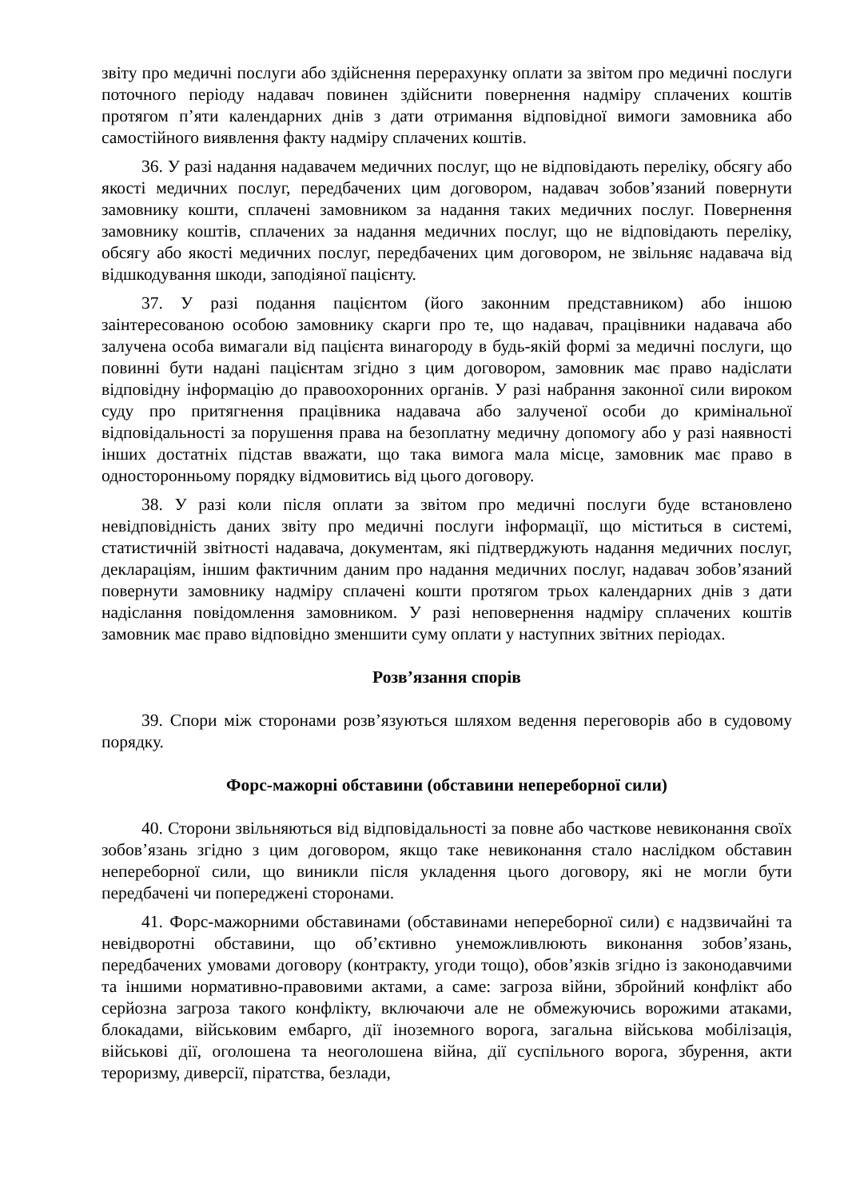звіту про медичні послуги або здійснення перерахунку оплати за звітом про медичні послуги поточного періоду надавач повинен здійснити повернення надміру сплачених коштів протягом п’яти календарних днів з дати отримання відповідної вимоги замовника або самостійного виявлення факту надміру сплачених коштів.
36. У разі надання надавачем медичних послуг, що не відповідають переліку, обсягу або якості медичних послуг, передбачених цим договором, надавач зобов’язаний повернути замовнику кошти, сплачені замовником за надання таких медичних послуг. Повернення замовнику коштів, сплачених за надання медичних послуг, що не відповідають переліку, обсягу або якості медичних послуг, передбачених цим договором, не звільняє надавача від відшкодування шкоди, заподіяної пацієнту.
37. У разі подання пацієнтом (його законним представником) або іншою заінтересованою особою замовнику скарги про те, що надавач, працівники надавача або залучена особа вимагали від пацієнта винагороду в будь-якій формі за медичні послуги, що повинні бути надані пацієнтам згідно з цим договором, замовник має право надіслати відповідну інформацію до правоохоронних органів. У разі набрання законної сили вироком суду про притягнення працівника надавача або залученої особи до кримінальної відповідальності за порушення права на безоплатну медичну допомогу або у разі наявності інших достатніх підстав вважати, що така вимога мала місце, замовник має право в односторонньому порядку відмовитись від цього договору.
38. У разі коли після оплати за звітом про медичні послуги буде встановлено невідповідність даних звіту про медичні послуги інформації, що міститься в системі, статистичній звітності надавача, документам, які підтверджують надання медичних послуг, деклараціям, іншим фактичним даним про надання медичних послуг, надавач зобов’язаний повернути замовнику надміру сплачені кошти протягом трьох календарних днів з дати надіслання повідомлення замовником. У разі неповернення надміру сплачених коштів замовник має право відповідно зменшити суму оплати у наступних звітних періодах.
Розв’язання спорів
39. Спори між сторонами розв’язуються шляхом ведення переговорів або в судовому порядку.
Форс-мажорні обставини (обставини непереборної сили)
40. Сторони звільняються від відповідальності за повне або часткове невиконання своїх зобов’язань згідно з цим договором, якщо таке невиконання стало наслідком обставин непереборної сили, що виникли після укладення цього договору, які не могли бути передбачені чи попереджені сторонами.
41. Форс-мажорними обставинами (обставинами непереборної сили) є надзвичайні та невідворотні обставини, що об’єктивно унеможливлюють виконання зобов’язань, передбачених умовами договору (контракту, угоди тощо), обов’язків згідно із законодавчими та іншими нормативно-правовими актами, а саме: загроза війни, збройний конфлікт або серйозна загроза такого конфлікту, включаючи але не обмежуючись ворожими атаками, блокадами, військовим ембарго, дії іноземного ворога, загальна військова мобілізація, військові дії, оголошена та неоголошена війна, дії суспільного ворога, збурення, акти тероризму, диверсії, піратства, безлади,